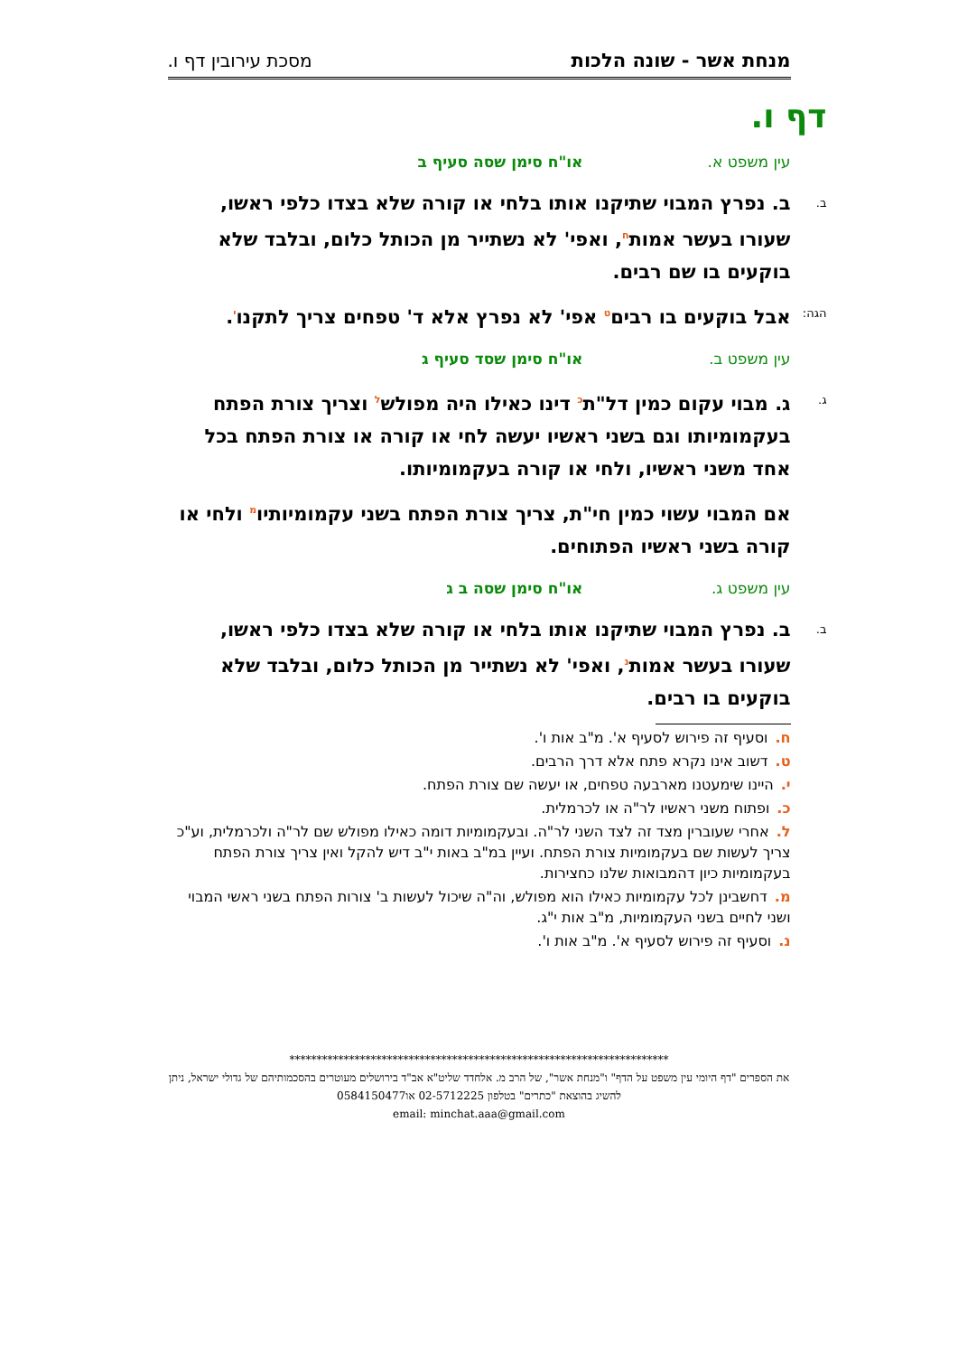מנחת אשר - שונה הלכות מסכת עירובין דף ו.
דף ו.
עין משפט א. או"ח סימן שסה סעיף ב
ב. ב. נפרץ המבוי שתיקנו אותו בלחי או קורה שלא בצדו כלפי ראשו, שעורו בעשר אמות<sup>ח</sup>, ואפי' לא נשתייר מן הכותל כלום, ובלבד שלא בוקעים בו שם רבים.
הגה: אבל בוקעים בו רבים<sup>ט</sup> אפי' לא נפרץ אלא ד' טפחים צריך לתקנו<sup>י</sup>.
עין משפט ב. או"ח סימן שסד סעיף ג
ג. ג. מבוי עקום כמין דל"ת<sup>כ</sup> דינו כאילו היה מפולש<sup>ל</sup> וצריך צורת הפתח בעקמומיותו וגם בשני ראשיו יעשה לחי או קורה או צורת הפתח בכל אחד משני ראשיו, ולחי או קורה בעקמומיותו.
אם המבוי עשוי כמין חי"ת, צריך צורת הפתח בשני עקמומיותיו<sup>מ</sup> ולחי או קורה בשני ראשיו הפתוחים.
עין משפט ג. או"ח סימן שסה ב ג
ב. ב. נפרץ המבוי שתיקנו אותו בלחי או קורה שלא בצדו כלפי ראשו, שעורו בעשר אמות<sup>נ</sup>, ואפי' לא נשתייר מן הכותל כלום, ובלבד שלא בוקעים בו רבים.
ח. וסעיף זה פירוש לסעיף א'. מ"ב אות ו'.
ט. דשוב אינו נקרא פתח אלא דרך הרבים.
י. היינו שימעטנו מארבעה טפחים, או יעשה שם צורת הפתח.
כ. ופתוח משני ראשיו לר"ה או לכרמלית.
ל. אחרי שעוברין מצד זה לצד השני לר"ה. ובעקמומיות דומה כאילו מפולש שם לר"ה ולכרמלית, וע"כ צריך לעשות שם בעקמומיות צורת הפתח. ועיין במ"ב באות י"ב דיש להקל ואין צריך צורת הפתח בעקמומיות כיון דהמבואות שלנו כחצירות.
מ. דחשבינן לכל עקמומיות כאילו הוא מפולש, וה"ה שיכול לעשות ב' צורות הפתח בשני ראשי המבוי ושני לחיים בשני העקמומיות, מ"ב אות י"ג.
נ. וסעיף זה פירוש לסעיף א'. מ"ב אות ו'.
**********************************************************************
את הספרים "דף היומי עין משפט על הדף" ו"מנחת אשר", של הרב מ. אלחדד שליט"א אב"ד בירושלים מעוטרים בהסכמותיהם של גדולי ישראל, ניתן להשיג בהוצאת "כתרים" בטלפון 02-5712225 או0584150477
email: minchat.aaa@gmail.com